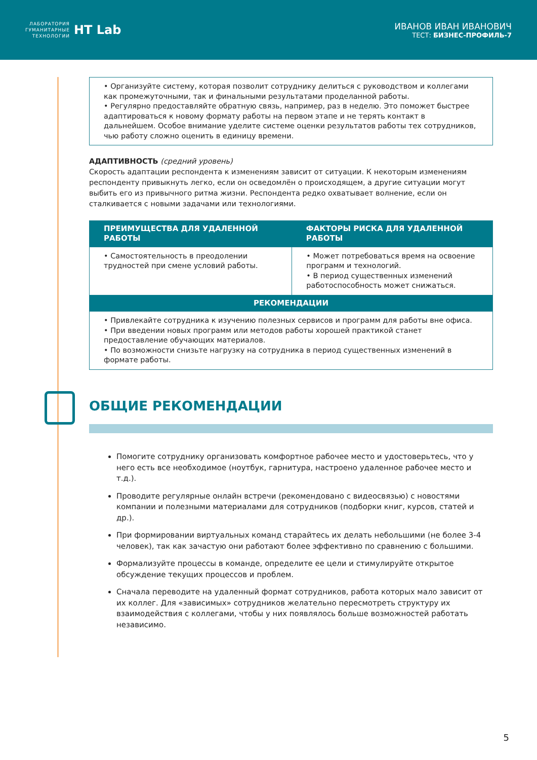ЛАБОРАТОРИЯ
ГУМАНИТАРНЫЕ
ТЕХНОЛОГИИ
HT Lab
ИВАНОВ ИВАН ИВАНОВИЧ
ТЕСТ: БИЗНЕС-ПРОФИЛЬ-7
• Организуйте систему, которая позволит сотруднику делиться с руководством и коллегами как промежуточными, так и финальными результатами проделанной работы.
• Регулярно предоставляйте обратную связь, например, раз в неделю. Это поможет быстрее адаптироваться к новому формату работы на первом этапе и не терять контакт в дальнейшем. Особое внимание уделите системе оценки результатов работы тех сотрудников, чью работу сложно оценить в единицу времени.
АДАПТИВНОСТЬ (средний уровень)
Скорость адаптации респондента к изменениям зависит от ситуации. К некоторым изменениям респонденту привыкнуть легко, если он осведомлён о происходящем, а другие ситуации могут выбить его из привычного ритма жизни. Респондента редко охватывает волнение, если он сталкивается с новыми задачами или технологиями.
| ПРЕИМУЩЕСТВА ДЛЯ УДАЛЕННОЙ РАБОТЫ | ФАКТОРЫ РИСКА ДЛЯ УДАЛЕННОЙ РАБОТЫ |
| --- | --- |
| • Самостоятельность в преодолении трудностей при смене условий работы. | • Может потребоваться время на освоение программ и технологий. • В период существенных изменений работоспособность может снижаться. |
| РЕКОМЕНДАЦИИ | |
| • Привлекайте сотрудника к изучению полезных сервисов и программ для работы вне офиса. • При введении новых программ или методов работы хорошей практикой станет предоставление обучающих материалов. • По возможности снизьте нагрузку на сотрудника в период существенных изменений в формате работы. | |
ОБЩИЕ РЕКОМЕНДАЦИИ
Помогите сотруднику организовать комфортное рабочее место и удостоверьтесь, что у него есть все необходимое (ноутбук, гарнитура, настроено удаленное рабочее место и т.д.).
Проводите регулярные онлайн встречи (рекомендовано с видеосвязью) с новостями компании и полезными материалами для сотрудников (подборки книг, курсов, статей и др.).
При формировании виртуальных команд старайтесь их делать небольшими (не более 3-4 человек), так как зачастую они работают более эффективно по сравнению с большими.
Формализуйте процессы в команде, определите ее цели и стимулируйте открытое обсуждение текущих процессов и проблем.
Сначала переводите на удаленный формат сотрудников, работа которых мало зависит от их коллег. Для «зависимых» сотрудников желательно пересмотреть структуру их взаимодействия с коллегами, чтобы у них появлялось больше возможностей работать независимо.
5